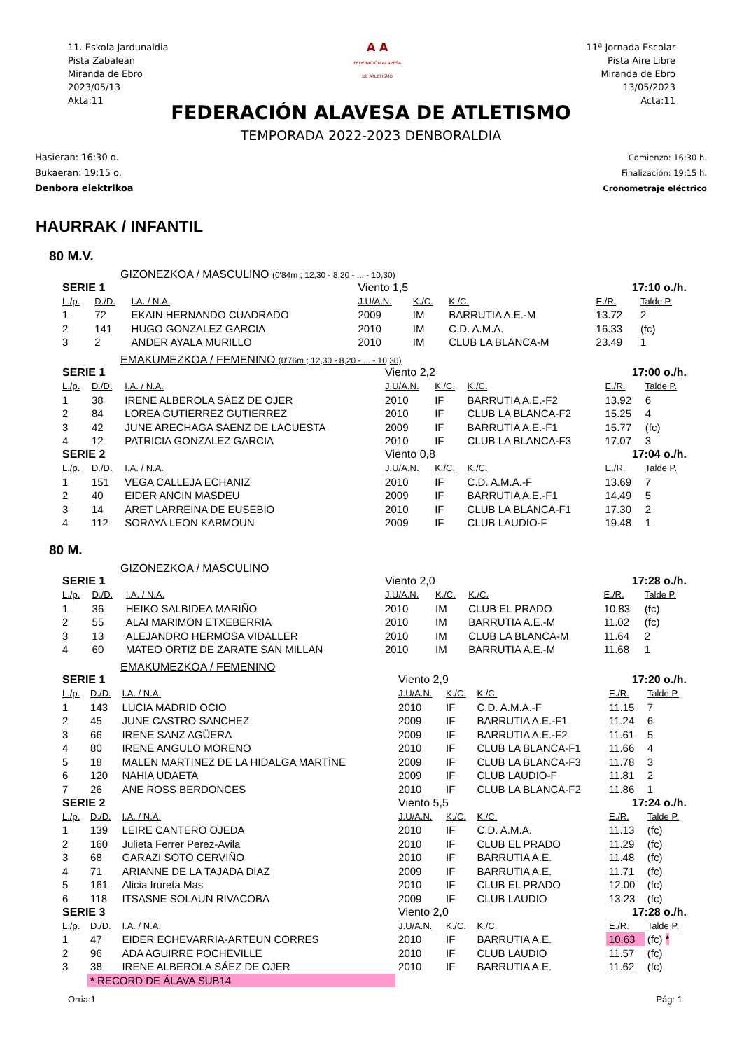11. Eskola Jardunaldia
Pista Zabalean
Miranda de Ebro
2023/05/13
Akta:11
A A
FEDERACIÓN ALAVESA
DE ATLETISMO
11ª Jornada Escolar
Pista Aire Libre
Miranda de Ebro
13/05/2023
Acta:11
FEDERACIÓN ALAVESA DE ATLETISMO
TEMPORADA 2022-2023 DENBORALDIA
Hasieran: 16:30 o.
Bukaeran: 19:15 o.
Denbora elektrikoa
Comienzo: 16:30 h.
Finalización: 19:15 h.
Cronometraje eléctrico
HAURRAK / INFANTIL
80 M.V.
GIZONEZKOA / MASCULINO (0'84m ; 12,30 - 8,20 - ... - 10,30)
| SERIE 1 | | | Viento 1,5 | | | 17:10 o./h. | |
| L./p. | D./D. | I.A. / N.A. | J.U/A.N. | K./C. | K./C. | E./R. | Talde P. |
| 1 | 72 | EKAIN HERNANDO CUADRADO | 2009 | IM | BARRUTIA A.E.-M | 13.72 | 2 |
| 2 | 141 | HUGO GONZALEZ GARCIA | 2010 | IM | C.D. A.M.A. | 16.33 | (fc) |
| 3 | 2 | ANDER AYALA MURILLO | 2010 | IM | CLUB LA BLANCA-M | 23.49 | 1 |
EMAKUMEZKOA / FEMENINO (0'76m ; 12,30 - 8,20 - ... - 10,30)
| SERIE 1 | | | Viento 2,2 | | | 17:00 o./h. | |
| L./p. | D./D. | I.A. / N.A. | J.U/A.N. | K./C. | K./C. | E./R. | Talde P. |
| 1 | 38 | IRENE ALBEROLA SÁEZ DE OJER | 2010 | IF | BARRUTIA A.E.-F2 | 13.92 | 6 |
| 2 | 84 | LOREA GUTIERREZ GUTIERREZ | 2010 | IF | CLUB LA BLANCA-F2 | 15.25 | 4 |
| 3 | 42 | JUNE ARECHAGA SAENZ DE LACUESTA | 2009 | IF | BARRUTIA A.E.-F1 | 15.77 | (fc) |
| 4 | 12 | PATRICIA GONZALEZ GARCIA | 2010 | IF | CLUB LA BLANCA-F3 | 17.07 | 3 |
| SERIE 2 | | | Viento 0,8 | | | 17:04 o./h. | |
| L./p. | D./D. | I.A. / N.A. | J.U/A.N. | K./C. | K./C. | E./R. | Talde P. |
| 1 | 151 | VEGA CALLEJA ECHANIZ | 2010 | IF | C.D. A.M.A.-F | 13.69 | 7 |
| 2 | 40 | EIDER ANCIN MASDEU | 2009 | IF | BARRUTIA A.E.-F1 | 14.49 | 5 |
| 3 | 14 | ARET LARREINA DE EUSEBIO | 2010 | IF | CLUB LA BLANCA-F1 | 17.30 | 2 |
| 4 | 112 | SORAYA LEON KARMOUN | 2009 | IF | CLUB LAUDIO-F | 19.48 | 1 |
80 M.
GIZONEZKOA / MASCULINO
| SERIE 1 | | | Viento 2,0 | | | 17:28 o./h. | |
| L./p. | D./D. | I.A. / N.A. | J.U/A.N. | K./C. | K./C. | E./R. | Talde P. |
| 1 | 36 | HEIKO SALBIDEA MARIÑO | 2010 | IM | CLUB EL PRADO | 10.83 | (fc) |
| 2 | 55 | ALAI MARIMON ETXEBERRIA | 2010 | IM | BARRUTIA A.E.-M | 11.02 | (fc) |
| 3 | 13 | ALEJANDRO HERMOSA VIDALLER | 2010 | IM | CLUB LA BLANCA-M | 11.64 | 2 |
| 4 | 60 | MATEO ORTIZ DE ZARATE SAN MILLAN | 2010 | IM | BARRUTIA A.E.-M | 11.68 | 1 |
EMAKUMEZKOA / FEMENINO
| SERIE 1 | | | Viento 2,9 | | | 17:20 o./h. | |
| L./p. | D./D. | I.A. / N.A. | J.U/A.N. | K./C. | K./C. | E./R. | Talde P. |
| 1 | 143 | LUCIA MADRID OCIO | 2010 | IF | C.D. A.M.A.-F | 11.15 | 7 |
| 2 | 45 | JUNE CASTRO SANCHEZ | 2009 | IF | BARRUTIA A.E.-F1 | 11.24 | 6 |
| 3 | 66 | IRENE SANZ AGÜERA | 2009 | IF | BARRUTIA A.E.-F2 | 11.61 | 5 |
| 4 | 80 | IRENE ANGULO MORENO | 2010 | IF | CLUB LA BLANCA-F1 | 11.66 | 4 |
| 5 | 18 | MALEN MARTINEZ DE LA HIDALGA MARTÍNE | 2009 | IF | CLUB LA BLANCA-F3 | 11.78 | 3 |
| 6 | 120 | NAHIA UDAETA | 2009 | IF | CLUB LAUDIO-F | 11.81 | 2 |
| 7 | 26 | ANE ROSS BERDONCES | 2010 | IF | CLUB LA BLANCA-F2 | 11.86 | 1 |
| SERIE 2 | | | Viento 5,5 | | | 17:24 o./h. | |
| L./p. | D./D. | I.A. / N.A. | J.U/A.N. | K./C. | K./C. | E./R. | Talde P. |
| 1 | 139 | LEIRE CANTERO OJEDA | 2010 | IF | C.D. A.M.A. | 11.13 | (fc) |
| 2 | 160 | Julieta Ferrer Perez-Avila | 2010 | IF | CLUB EL PRADO | 11.29 | (fc) |
| 3 | 68 | GARAZI SOTO CERVIÑO | 2010 | IF | BARRUTIA A.E. | 11.48 | (fc) |
| 4 | 71 | ARIANNE DE LA TAJADA DIAZ | 2009 | IF | BARRUTIA A.E. | 11.71 | (fc) |
| 5 | 161 | Alicia Irureta Mas | 2010 | IF | CLUB EL PRADO | 12.00 | (fc) |
| 6 | 118 | ITSASNE SOLAUN RIVACOBA | 2009 | IF | CLUB LAUDIO | 13.23 | (fc) |
| SERIE 3 | | | Viento 2,0 | | | 17:28 o./h. | |
| L./p. | D./D. | I.A. / N.A. | J.U/A.N. | K./C. | K./C. | E./R. | Talde P. |
| 1 | 47 | EIDER ECHEVARRIA-ARTEUN CORRES | 2010 | IF | BARRUTIA A.E. | 10.63 | (fc) * |
| 2 | 96 | ADA AGUIRRE POCHEVILLE | 2010 | IF | CLUB LAUDIO | 11.57 | (fc) |
| 3 | 38 | IRENE ALBEROLA SÁEZ DE OJER | 2010 | IF | BARRUTIA A.E. | 11.62 | (fc) |
| | * RECORD DE ÁLAVA SUB14 | | | | | | |
Orria:1 Pág: 1